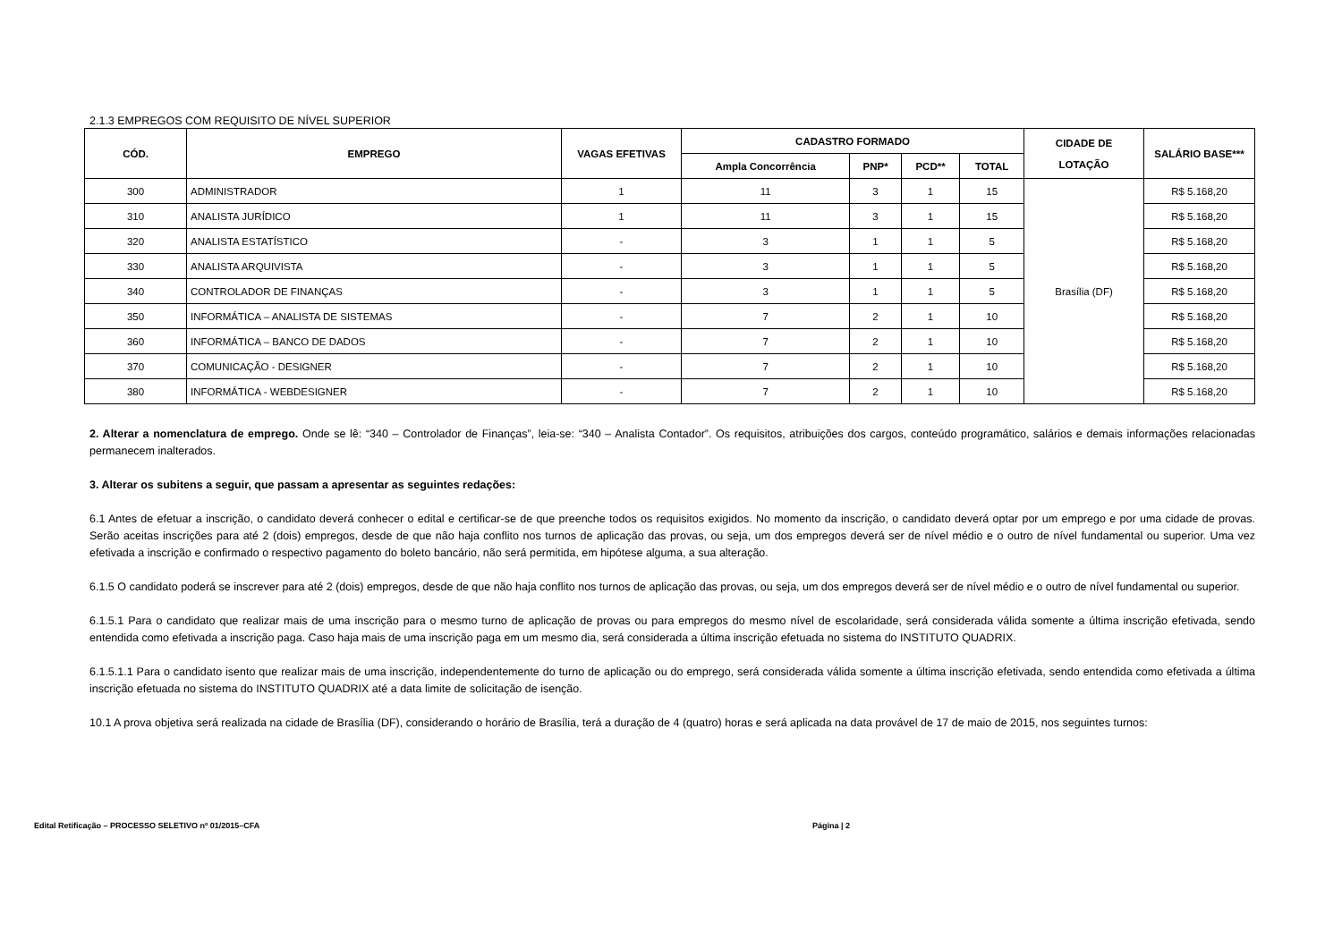2.1.3 EMPREGOS COM REQUISITO DE NÍVEL SUPERIOR
| CÓD. | EMPREGO | VAGAS EFETIVAS | CADASTRO FORMADO | | | | CIDADE DE LOTAÇÃO | SALÁRIO BASE*** |
| --- | --- | --- | --- | --- | --- | --- | --- | --- |
| | | | Ampla Concorrência | PNP* | PCD** | TOTAL | | |
| 300 | ADMINISTRADOR | 1 | 11 | 3 | 1 | 15 | Brasília (DF) | R$ 5.168,20 |
| 310 | ANALISTA JURÍDICO | 1 | 11 | 3 | 1 | 15 | | R$ 5.168,20 |
| 320 | ANALISTA ESTATÍSTICO | - | 3 | 1 | 1 | 5 | | R$ 5.168,20 |
| 330 | ANALISTA ARQUIVISTA | - | 3 | 1 | 1 | 5 | | R$ 5.168,20 |
| 340 | CONTROLADOR DE FINANÇAS | - | 3 | 1 | 1 | 5 | | R$ 5.168,20 |
| 350 | INFORMÁTICA – ANALISTA DE SISTEMAS | - | 7 | 2 | 1 | 10 | | R$ 5.168,20 |
| 360 | INFORMÁTICA – BANCO DE DADOS | - | 7 | 2 | 1 | 10 | | R$ 5.168,20 |
| 370 | COMUNICAÇÃO - DESIGNER | - | 7 | 2 | 1 | 10 | | R$ 5.168,20 |
| 380 | INFORMÁTICA - WEBDESIGNER | - | 7 | 2 | 1 | 10 | | R$ 5.168,20 |
2. Alterar a nomenclatura de emprego. Onde se lê: “340 – Controlador de Finanças”, leia-se: “340 – Analista Contador”. Os requisitos, atribuições dos cargos, conteúdo programático, salários e demais informações relacionadas permanecem inalterados.
3. Alterar os subitens a seguir, que passam a apresentar as seguintes redações:
6.1 Antes de efetuar a inscrição, o candidato deverá conhecer o edital e certificar-se de que preenche todos os requisitos exigidos. No momento da inscrição, o candidato deverá optar por um emprego e por uma cidade de provas. Serão aceitas inscrições para até 2 (dois) empregos, desde de que não haja conflito nos turnos de aplicação das provas, ou seja, um dos empregos deverá ser de nível médio e o outro de nível fundamental ou superior. Uma vez efetivada a inscrição e confirmado o respectivo pagamento do boleto bancário, não será permitida, em hipótese alguma, a sua alteração.
6.1.5 O candidato poderá se inscrever para até 2 (dois) empregos, desde de que não haja conflito nos turnos de aplicação das provas, ou seja, um dos empregos deverá ser de nível médio e o outro de nível fundamental ou superior.
6.1.5.1 Para o candidato que realizar mais de uma inscrição para o mesmo turno de aplicação de provas ou para empregos do mesmo nível de escolaridade, será considerada válida somente a última inscrição efetivada, sendo entendida como efetivada a inscrição paga. Caso haja mais de uma inscrição paga em um mesmo dia, será considerada a última inscrição efetuada no sistema do INSTITUTO QUADRIX.
6.1.5.1.1 Para o candidato isento que realizar mais de uma inscrição, independentemente do turno de aplicação ou do emprego, será considerada válida somente a última inscrição efetivada, sendo entendida como efetivada a última inscrição efetuada no sistema do INSTITUTO QUADRIX até a data limite de solicitação de isenção.
10.1 A prova objetiva será realizada na cidade de Brasília (DF), considerando o horário de Brasília, terá a duração de 4 (quatro) horas e será aplicada na data provável de 17 de maio de 2015, nos seguintes turnos:
Edital Retificação – PROCESSO SELETIVO nº 01/2015–CFA Página | 2